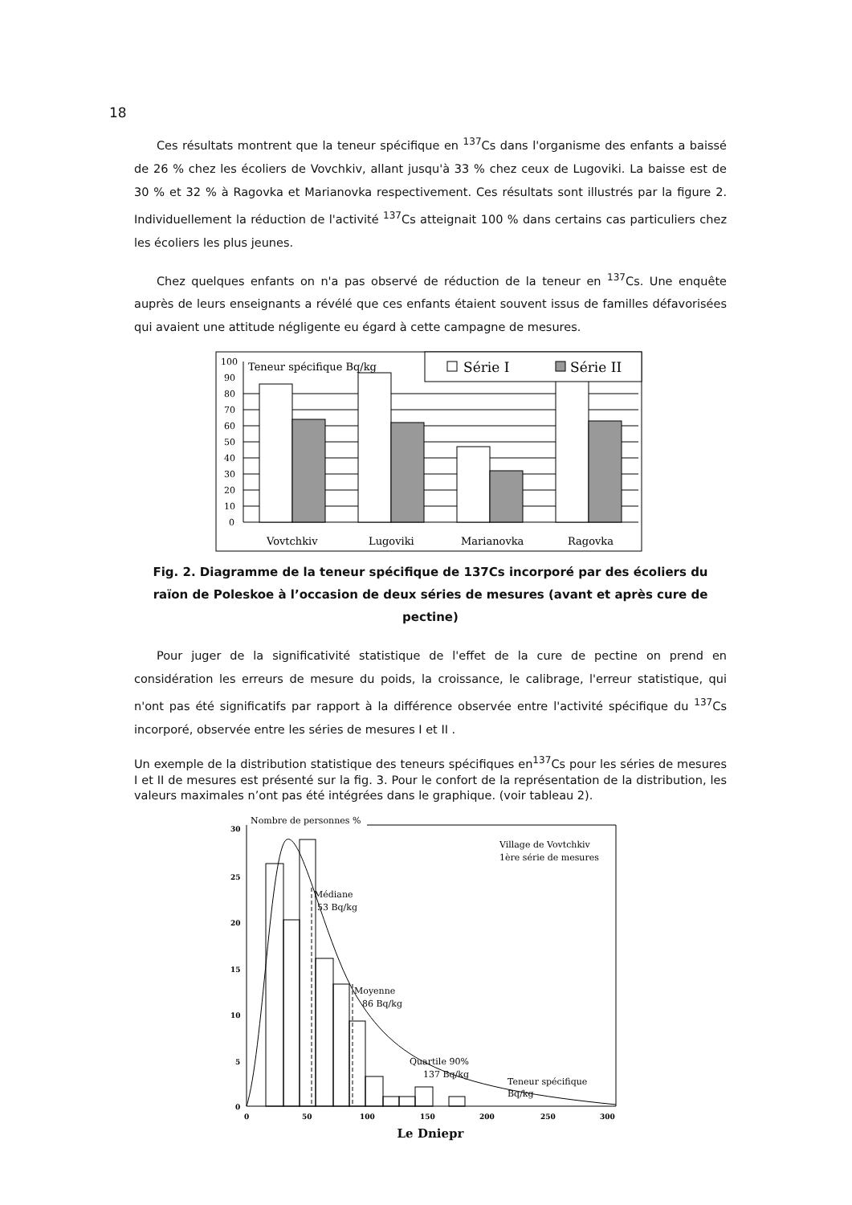18
Ces résultats montrent que la teneur spécifique en <sup>137</sup>Cs dans l'organisme des enfants a baissé de 26 % chez les écoliers de Vovchkiv, allant jusqu'à 33 % chez ceux de Lugoviki. La baisse est de 30 % et 32 % à Ragovka et Marianovka respectivement. Ces résultats sont illustrés par la figure 2. Individuellement la réduction de l'activité <sup>137</sup>Cs atteignait 100 % dans certains cas particuliers chez les écoliers les plus jeunes.
Chez quelques enfants on n'a pas observé de réduction de la teneur en <sup>137</sup>Cs. Une enquête auprès de leurs enseignants a révélé que ces enfants étaient souvent issus de familles défavorisées qui avaient une attitude négligente eu égard à cette campagne de mesures.
100
90
80
70
60
50
40
30
20
10
0
Série I
Série II
Teneur spécifique Bq/kg
Vovtchkiv
Lugoviki
Marianovka
Ragovka
Fig. 2. Diagramme de la teneur spécifique de 137Cs incorporé par des écoliers du raïon de Poleskoe à l’occasion de deux séries de mesures (avant et après cure de pectine)
Pour juger de la significativité statistique de l'effet de la cure de pectine on prend en considération les erreurs de mesure du poids, la croissance, le calibrage, l'erreur statistique, qui n'ont pas été significatifs par rapport à la différence observée entre l'activité spécifique du <sup>137</sup>Cs incorporé, observée entre les séries de mesures I et II .
Un exemple de la distribution statistique des teneurs spécifiques en<sup>137</sup>Cs pour les séries de mesures I et II de mesures est présenté sur la fig. 3. Pour le confort de la représentation de la distribution, les valeurs maximales n’ont pas été intégrées dans le graphique. (voir tableau 2).
30
25
20
15
10
5
0
0
50
100
150
200
250
300
Nombre de personnes %
Village de Vovtchkiv
1ère série de mesures
Médiane
53 Bq/kg
Moyenne
86 Bq/kg
Quartile 90%
137 Bq/kg
Teneur spécifique
Bq/kg
Le Dniepr